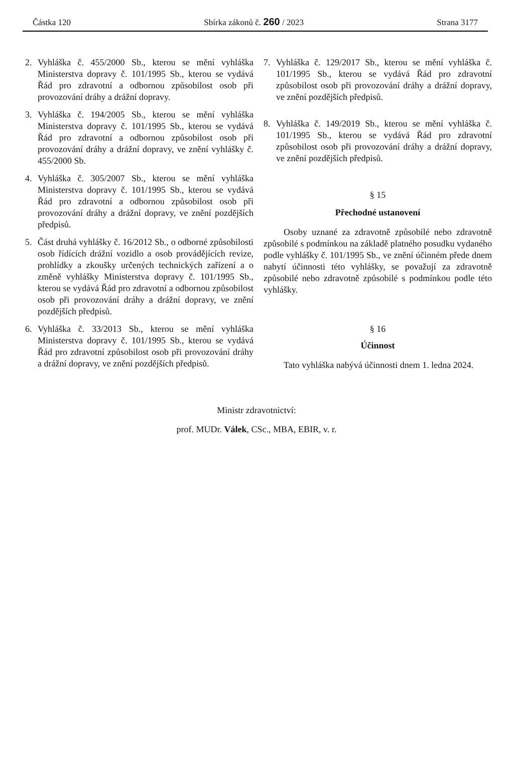Částka 120 Sbírka zákonů č. 260 / 2023 Strana 3177
2. Vyhláška č. 455/2000 Sb., kterou se mění vyhláška Ministerstva dopravy č. 101/1995 Sb., kterou se vydává Řád pro zdravotní a odbornou způsobilost osob při provozování dráhy a drážní dopravy.
3. Vyhláška č. 194/2005 Sb., kterou se mění vyhláška Ministerstva dopravy č. 101/1995 Sb., kterou se vydává Řád pro zdravotní a odbornou způsobilost osob při provozování dráhy a drážní dopravy, ve znění vyhlášky č. 455/2000 Sb.
4. Vyhláška č. 305/2007 Sb., kterou se mění vyhláška Ministerstva dopravy č. 101/1995 Sb., kterou se vydává Řád pro zdravotní a odbornou způsobilost osob při provozování dráhy a drážní dopravy, ve znění pozdějších předpisů.
5. Část druhá vyhlášky č. 16/2012 Sb., o odborné způsobilosti osob řídících drážní vozidlo a osob provádějících revize, prohlídky a zkoušky určených technických zařízení a o změně vyhlášky Ministerstva dopravy č. 101/1995 Sb., kterou se vydává Řád pro zdravotní a odbornou způsobilost osob při provozování dráhy a drážní dopravy, ve znění pozdějších předpisů.
6. Vyhláška č. 33/2013 Sb., kterou se mění vyhláška Ministerstva dopravy č. 101/1995 Sb., kterou se vydává Řád pro zdravotní způsobilost osob při provozování dráhy a drážní dopravy, ve znění pozdějších předpisů.
7. Vyhláška č. 129/2017 Sb., kterou se mění vyhláška č. 101/1995 Sb., kterou se vydává Řád pro zdravotní způsobilost osob při provozování dráhy a drážní dopravy, ve znění pozdějších předpisů.
8. Vyhláška č. 149/2019 Sb., kterou se mění vyhláška č. 101/1995 Sb., kterou se vydává Řád pro zdravotní způsobilost osob při provozování dráhy a drážní dopravy, ve znění pozdějších předpisů.
§ 15
Přechodné ustanovení
Osoby uznané za zdravotně způsobilé nebo zdravotně způsobilé s podmínkou na základě platného posudku vydaného podle vyhlášky č. 101/1995 Sb., ve znění účinném přede dnem nabytí účinnosti této vyhlášky, se považují za zdravotně způsobilé nebo zdravotně způsobilé s podmínkou podle této vyhlášky.
§ 16
Účinnost
Tato vyhláška nabývá účinnosti dnem 1. ledna 2024.
Ministr zdravotnictví:
prof. MUDr. Válek, CSc., MBA, EBIR, v. r.